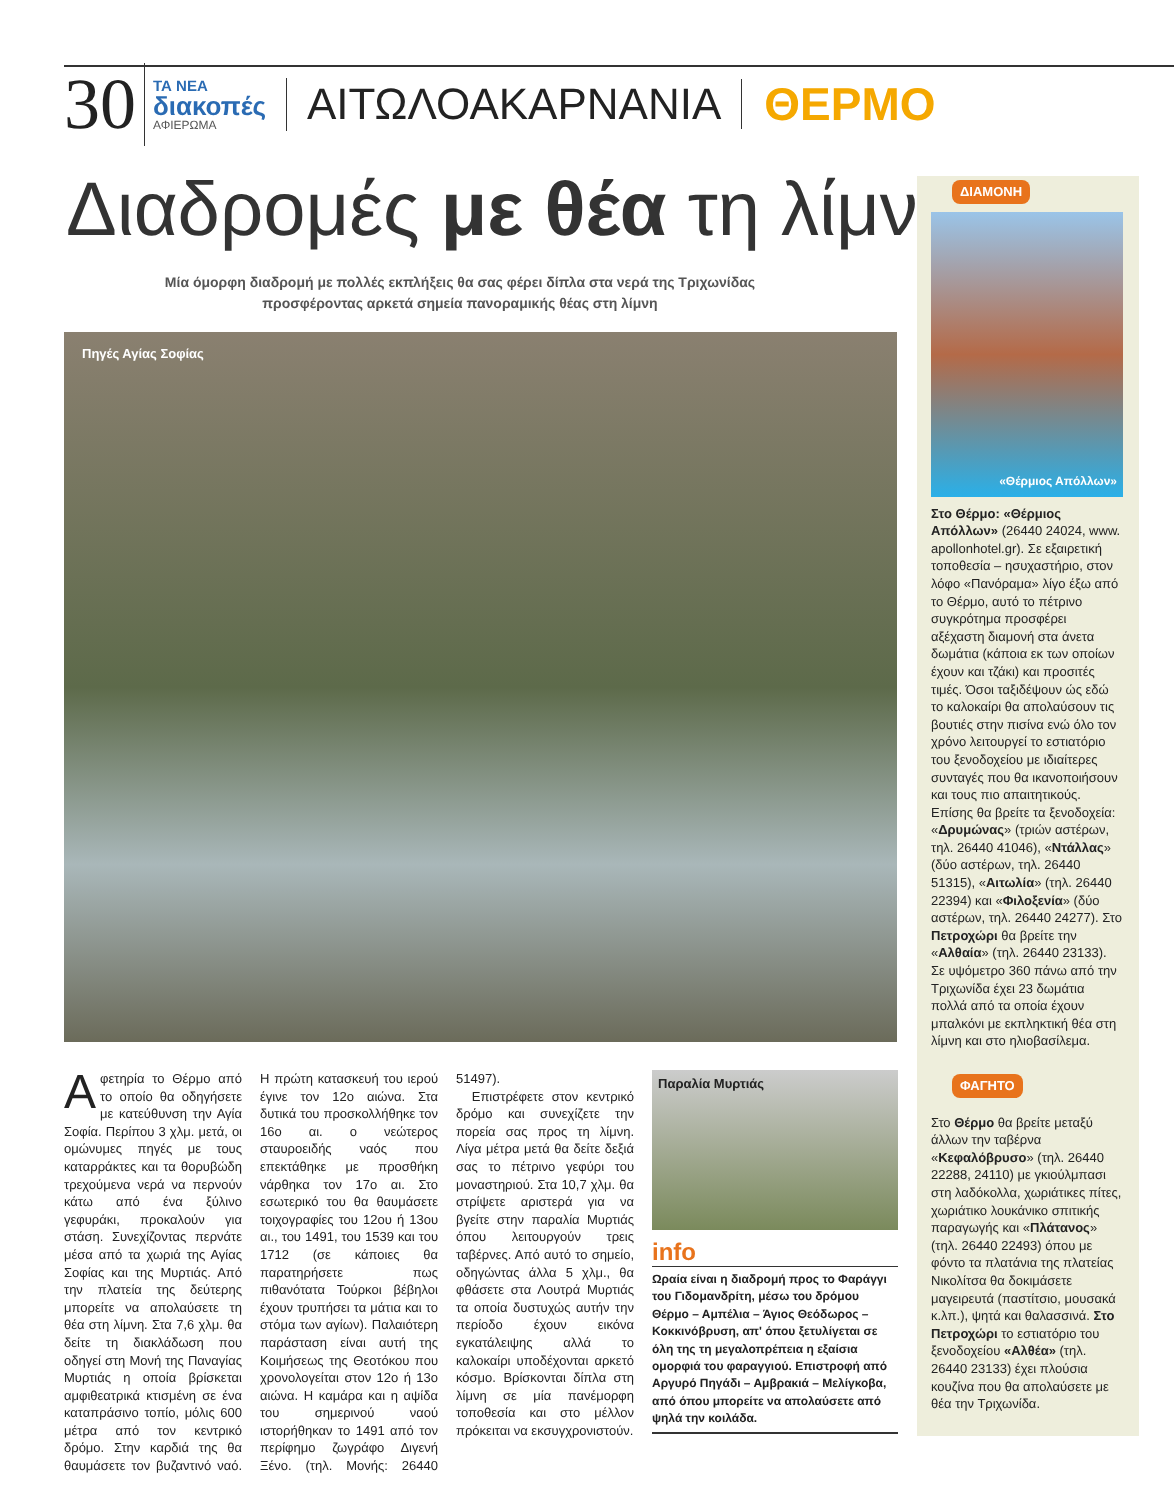30
ΤΑ ΝΕΑ
διακοπές
ΑΦΙΕΡΩΜΑ
ΑΙΤΩΛΟΑΚΑΡΝΑΝΙΑ ΘΕΡΜΟ
Διαδρομές με θέα τη λίμνη
Μία όμορφη διαδρομή με πολλές εκπλήξεις θα σας φέρει δίπλα στα νερά της Τριχωνίδας προσφέροντας αρκετά σημεία πανοραμικής θέας στη λίμνη
Πηγές Αγίας Σοφίας
Αφετηρία το Θέρμο από το οποίο θα οδηγήσετε με κατεύθυνση την Αγία Σοφία. Περίπου 3 χλμ. μετά, οι ομώνυμες πηγές με τους καταρράκτες και τα θορυβώδη τρεχούμενα νερά να περνούν κάτω από ένα ξύλινο γεφυράκι, προκαλούν για στάση. Συνεχίζοντας περνάτε μέσα από τα χωριά της Αγίας Σοφίας και της Μυρτιάς. Από την πλατεία της δεύτερης μπορείτε να απολαύσετε τη θέα στη λίμνη. Στα 7,6 χλμ. θα δείτε τη διακλάδωση που οδηγεί στη Μονή της Παναγίας Μυρτιάς η οποία βρίσκεται αμφιθεατρικά κτισμένη σε ένα καταπράσινο τοπίο, μόλις 600 μέτρα από τον κεντρικό δρόμο. Στην καρδιά της θα θαυμάσετε τον βυζαντινό ναό. Η πρώτη κατασκευή του ιερού έγινε τον 12ο αιώνα. Στα δυτικά του προσκολλήθηκε τον 16ο αι. ο νεώτερος σταυροειδής ναός που επεκτάθηκε με προσθήκη νάρθηκα τον 17ο αι. Στο εσωτερικό του θα θαυμάσετε τοιχογραφίες του 12ου ή 13ου αι., του 1491, του 1539 και του 1712 (σε κάποιες θα παρατηρήσετε πως πιθανότατα Τούρκοι βέβηλοι έχουν τρυπήσει τα μάτια και το στόμα των αγίων). Παλαιότερη παράσταση είναι αυτή της Κοιμήσεως της Θεοτόκου που χρονολογείται στον 12ο ή 13ο αιώνα. Η καμάρα και η αψίδα του σημερινού ναού ιστορήθηκαν το 1491 από τον περίφημο ζωγράφο Διγενή Ξένο. (τηλ. Μονής: 26440 51497).
Επιστρέφετε στον κεντρικό δρόμο και συνεχίζετε την πορεία σας προς τη λίμνη. Λίγα μέτρα μετά θα δείτε δεξιά σας το πέτρινο γεφύρι του μοναστηριού. Στα 10,7 χλμ. θα στρίψετε αριστερά για να βγείτε στην παραλία Μυρτιάς όπου λειτουργούν τρεις ταβέρνες. Από αυτό το σημείο, οδηγώντας άλλα 5 χλμ., θα φθάσετε στα Λουτρά Μυρτιάς τα οποία δυστυχώς αυτήν την περίοδο έχουν εικόνα εγκατάλειψης αλλά το καλοκαίρι υποδέχονται αρκετό κόσμο. Βρίσκονται δίπλα στη λίμνη σε μία πανέμορφη τοποθεσία και στο μέλλον πρόκειται να εκσυγχρονιστούν.
Παραλία Μυρτιάς
info
Ωραία είναι η διαδρομή προς το Φαράγγι του Γιδομανδρίτη, μέσω του δρόμου Θέρμο – Αμπέλια – Άγιος Θεόδωρος – Κοκκινόβρυση, απ' όπου ξετυλίγεται σε όλη της τη μεγαλοπρέπεια η εξαίσια ομορφιά του φαραγγιού. Επιστροφή από Αργυρό Πηγάδι – Αμβρακιά – Μελίγκοβα, από όπου μπορείτε να απολαύσετε από ψηλά την κοιλάδα.
ΔΙΑΜΟΝΗ
«Θέρμιος Απόλλων»
Στο Θέρμο: «Θέρμιος Απόλλων» (26440 24024, www. apollonhotel.gr). Σε εξαιρετική τοποθεσία – ησυχαστήριο, στον λόφο «Πανόραμα» λίγο έξω από το Θέρμο, αυτό το πέτρινο συγκρότημα προσφέρει αξέχαστη διαμονή στα άνετα δωμάτια (κάποια εκ των οποίων έχουν και τζάκι) και προσιτές τιμές. Όσοι ταξιδέψουν ώς εδώ το καλοκαίρι θα απολαύσουν τις βουτιές στην πισίνα ενώ όλο τον χρόνο λειτουργεί το εστιατόριο του ξενοδοχείου με ιδιαίτερες συνταγές που θα ικανοποιήσουν και τους πιο απαιτητικούς. Επίσης θα βρείτε τα ξενοδοχεία: «Δρυμώνας» (τριών αστέρων, τηλ. 26440 41046), «Ντάλλας» (δύο αστέρων, τηλ. 26440 51315), «Αιτωλία» (τηλ. 26440 22394) και «Φιλοξενία» (δύο αστέρων, τηλ. 26440 24277). Στο Πετροχώρι θα βρείτε την «Αλθαία» (τηλ. 26440 23133). Σε υψόμετρο 360 πάνω από την Τριχωνίδα έχει 23 δωμάτια πολλά από τα οποία έχουν μπαλκόνι με εκπληκτική θέα στη λίμνη και στο ηλιοβασίλεμα.
ΦΑΓΗΤΟ
Στο Θέρμο θα βρείτε μεταξύ άλλων την ταβέρνα «Κεφαλόβρυσο» (τηλ. 26440 22288, 24110) με γκιούλμπασι στη λαδόκολλα, χωριάτικες πίτες, χωριάτικο λουκάνικο σπιτικής παραγωγής και «Πλάτανος» (τηλ. 26440 22493) όπου με φόντο τα πλατάνια της πλατείας Νικολίτσα θα δοκιμάσετε μαγειρευτά (παστίτσιο, μουσακά κ.λπ.), ψητά και θαλασσινά. Στο Πετροχώρι το εστιατόριο του ξενοδοχείου «Αλθέα» (τηλ. 26440 23133) έχει πλούσια κουζίνα που θα απολαύσετε με θέα την Τριχωνίδα.